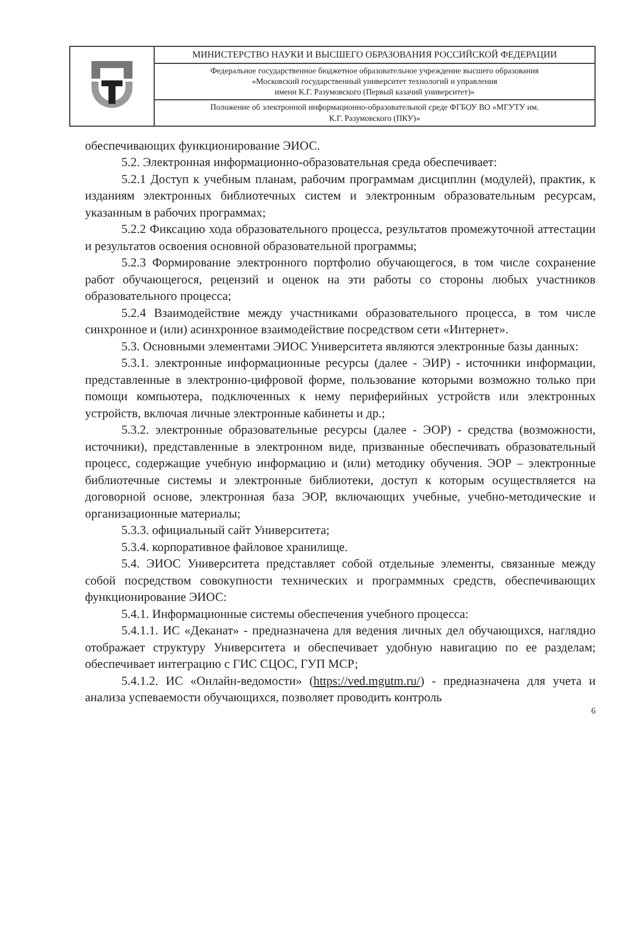| | МИНИСТЕРСТВО НАУКИ И ВЫСШЕГО ОБРАЗОВАНИЯ РОССИЙСКОЙ ФЕДЕРАЦИИ |
| | Федеральное государственное бюджетное образовательное учреждение высшего образования «Московский государственный университет технологий и управления имени К.Г. Разумовского (Первый казачий университет)» |
| | Положение об электронной информационно-образовательной среде ФГБОУ ВО «МГУТУ им. К.Г. Разумовского (ПКУ)» |
обеспечивающих функционирование ЭИОС.
5.2. Электронная информационно-образовательная среда обеспечивает:
5.2.1 Доступ к учебным планам, рабочим программам дисциплин (модулей), практик, к изданиям электронных библиотечных систем и электронным образовательным ресурсам, указанным в рабочих программах;
5.2.2 Фиксацию хода образовательного процесса, результатов промежуточной аттестации и результатов освоения основной образовательной программы;
5.2.3 Формирование электронного портфолио обучающегося, в том числе сохранение работ обучающегося, рецензий и оценок на эти работы со стороны любых участников образовательного процесса;
5.2.4 Взаимодействие между участниками образовательного процесса, в том числе синхронное и (или) асинхронное взаимодействие посредством сети «Интернет».
5.3. Основными элементами ЭИОС Университета являются электронные базы данных:
5.3.1. электронные информационные ресурсы (далее - ЭИР) - источники информации, представленные в электронно-цифровой форме, пользование которыми возможно только при помощи компьютера, подключенных к нему периферийных устройств или электронных устройств, включая личные электронные кабинеты и др.;
5.3.2. электронные образовательные ресурсы (далее - ЭОР) - средства (возможности, источники), представленные в электронном виде, призванные обеспечивать образовательный процесс, содержащие учебную информацию и (или) методику обучения. ЭОР – электронные библиотечные системы и электронные библиотеки, доступ к которым осуществляется на договорной основе, электронная база ЭОР, включающих учебные, учебно-методические и организационные материалы;
5.3.3. официальный сайт Университета;
5.3.4. корпоративное файловое хранилище.
5.4. ЭИОС Университета представляет собой отдельные элементы, связанные между собой посредством совокупности технических и программных средств, обеспечивающих функционирование ЭИОС:
5.4.1. Информационные системы обеспечения учебного процесса:
5.4.1.1. ИС «Деканат» - предназначена для ведения личных дел обучающихся, наглядно отображает структуру Университета и обеспечивает удобную навигацию по ее разделам; обеспечивает интеграцию с ГИС СЦОС, ГУП МСР;
5.4.1.2. ИС «Онлайн-ведомости» (https://ved.mgutm.ru/) - предназначена для учета и анализа успеваемости обучающихся, позволяет проводить контроль
6